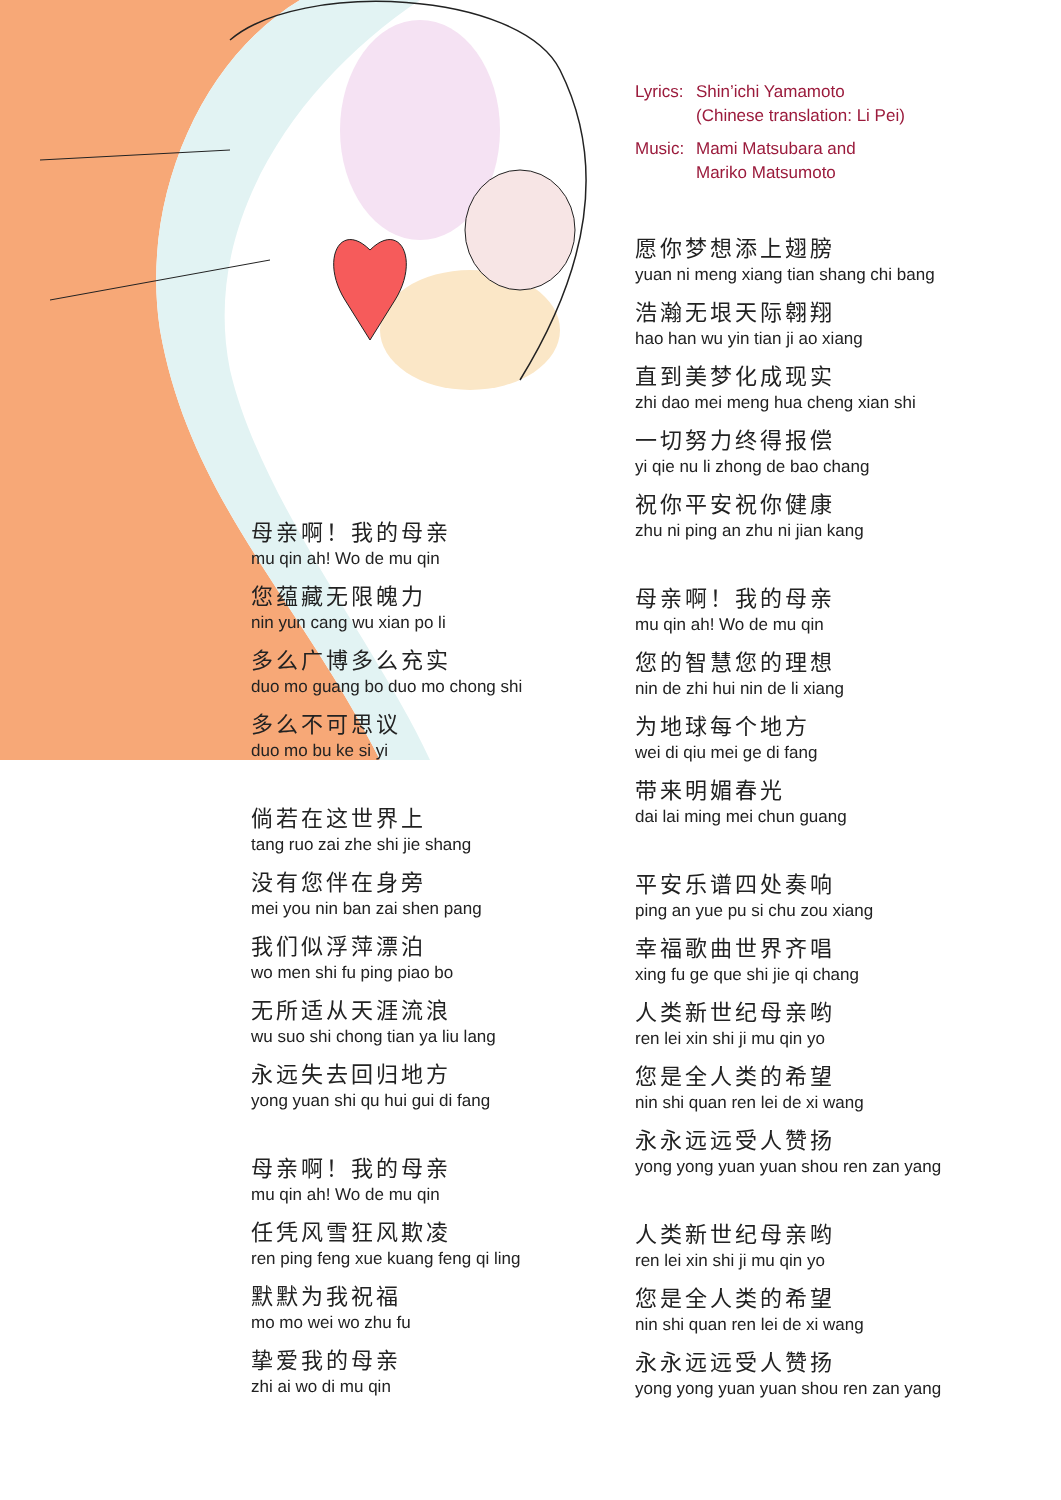母亲啊！我的母亲
mu qin ah! Wo de mu qin
您蕴藏无限魄力
nin yun cang wu xian po li
多么广博多么充实
duo mo guang bo duo mo chong shi
多么不可思议
duo mo bu ke si yi
倘若在这世界上
tang ruo zai zhe shi jie shang
没有您伴在身旁
mei you nin ban zai shen pang
我们似浮萍漂泊
wo men shi fu ping piao bo
无所适从天涯流浪
wu suo shi chong tian ya liu lang
永远失去回归地方
yong yuan shi qu hui gui di fang
母亲啊！我的母亲
mu qin ah! Wo de mu qin
任凭风雪狂风欺凌
ren ping feng xue kuang feng qi ling
默默为我祝福
mo mo wei wo zhu fu
挚爱我的母亲
zhi ai wo di mu qin
Lyrics: Shin’ichi Yamamoto
(Chinese translation: Li Pei)
Music: Mami Matsubara and
Mariko Matsumoto
愿你梦想添上翅膀
yuan ni meng xiang tian shang chi bang
浩瀚无垠天际翱翔
hao han wu yin tian ji ao xiang
直到美梦化成现实
zhi dao mei meng hua cheng xian shi
一切努力终得报偿
yi qie nu li zhong de bao chang
祝你平安祝你健康
zhu ni ping an zhu ni jian kang
母亲啊！我的母亲
mu qin ah! Wo de mu qin
您的智慧您的理想
nin de zhi hui nin de li xiang
为地球每个地方
wei di qiu mei ge di fang
带来明媚春光
dai lai ming mei chun guang
平安乐谱四处奏响
ping an yue pu si chu zou xiang
幸福歌曲世界齐唱
xing fu ge que shi jie qi chang
人类新世纪母亲哟
ren lei xin shi ji mu qin yo
您是全人类的希望
nin shi quan ren lei de xi wang
永永远远受人赞扬
yong yong yuan yuan shou ren zan yang
人类新世纪母亲哟
ren lei xin shi ji mu qin yo
您是全人类的希望
nin shi quan ren lei de xi wang
永永远远受人赞扬
yong yong yuan yuan shou ren zan yang